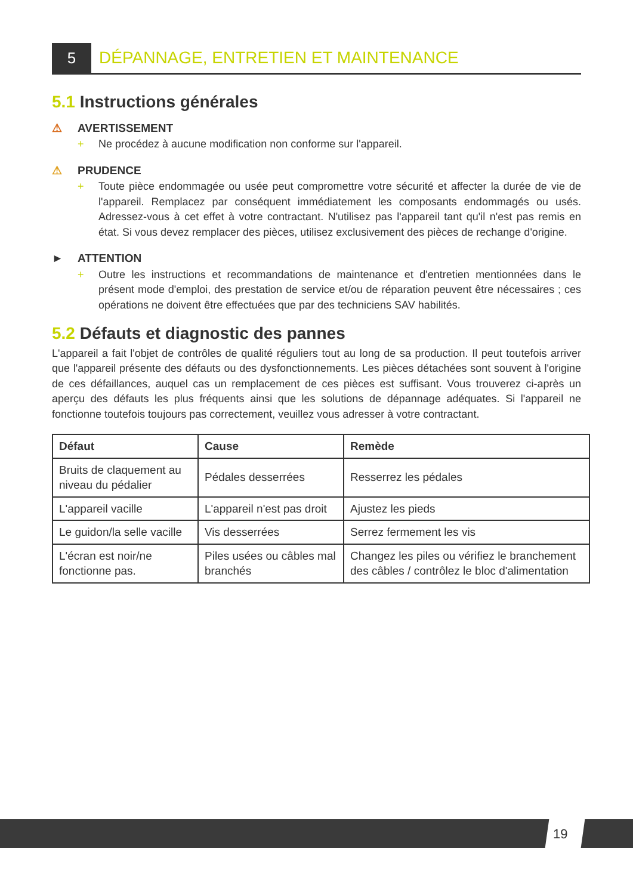5
DÉPANNAGE, ENTRETIEN ET MAINTENANCE
5.1 Instructions générales
⚠ AVERTISSEMENT
+ Ne procédez à aucune modification non conforme sur l'appareil.
⚠ PRUDENCE
+ Toute pièce endommagée ou usée peut compromettre votre sécurité et affecter la durée de vie de l'appareil. Remplacez par conséquent immédiatement les composants endommagés ou usés. Adressez-vous à cet effet à votre contractant. N'utilisez pas l'appareil tant qu'il n'est pas remis en état. Si vous devez remplacer des pièces, utilisez exclusivement des pièces de rechange d'origine.
► ATTENTION
+ Outre les instructions et recommandations de maintenance et d'entretien mentionnées dans le présent mode d'emploi, des prestation de service et/ou de réparation peuvent être nécessaires ; ces opérations ne doivent être effectuées que par des techniciens SAV habilités.
5.2 Défauts et diagnostic des pannes
L'appareil a fait l'objet de contrôles de qualité réguliers tout au long de sa production. Il peut toutefois arriver que l'appareil présente des défauts ou des dysfonctionnements. Les pièces détachées sont souvent à l'origine de ces défaillances, auquel cas un remplacement de ces pièces est suffisant. Vous trouverez ci-après un aperçu des défauts les plus fréquents ainsi que les solutions de dépannage adéquates. Si l'appareil ne fonctionne toutefois toujours pas correctement, veuillez vous adresser à votre contractant.
| Défaut | Cause | Remède |
| --- | --- | --- |
| Bruits de claquement au niveau du pédalier | Pédales desserrées | Resserrez les pédales |
| L'appareil vacille | L'appareil n'est pas droit | Ajustez les pieds |
| Le guidon/la selle vacille | Vis desserrées | Serrez fermement les vis |
| L'écran est noir/ne fonctionne pas. | Piles usées ou câbles mal branchés | Changez les piles ou vérifiez le branchement des câbles / contrôlez le bloc d'alimentation |
19